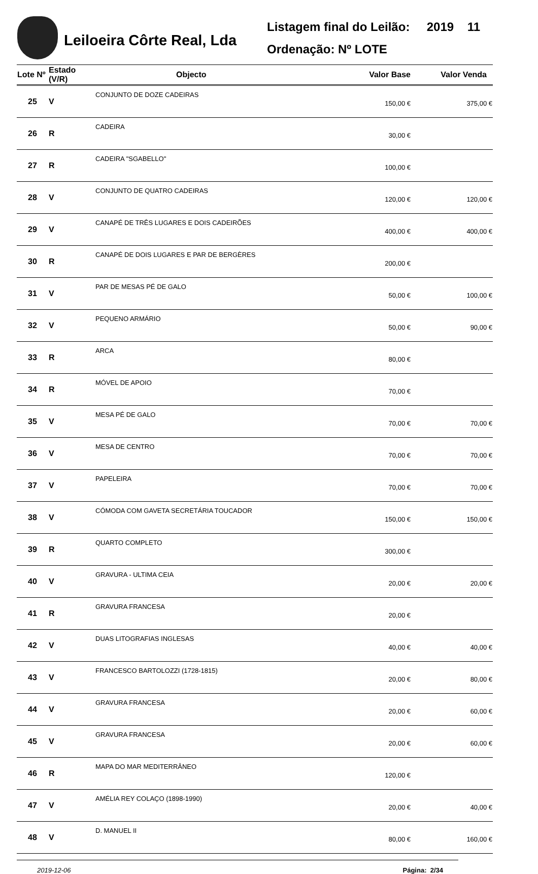Leiloeira Côrte Real, Lda
Listagem final do Leilão: 2019 11
Ordenação: Nº LOTE
| Lote Nº | Estado (V/R) | Objecto | Valor Base | Valor Venda |
| --- | --- | --- | --- | --- |
| 25 | V | CONJUNTO DE DOZE CADEIRAS | 150,00 € | 375,00 € |
| 26 | R | CADEIRA | 30,00 € | |
| 27 | R | CADEIRA "SGABELLO" | 100,00 € | |
| 28 | V | CONJUNTO DE QUATRO CADEIRAS | 120,00 € | 120,00 € |
| 29 | V | CANAPÉ DE TRÊS LUGARES E DOIS CADEIRÕES | 400,00 € | 400,00 € |
| 30 | R | CANAPÉ DE DOIS LUGARES E PAR DE BERGÈRES | 200,00 € | |
| 31 | V | PAR DE MESAS PÉ DE GALO | 50,00 € | 100,00 € |
| 32 | V | PEQUENO ARMÁRIO | 50,00 € | 90,00 € |
| 33 | R | ARCA | 80,00 € | |
| 34 | R | MÓVEL DE APOIO | 70,00 € | |
| 35 | V | MESA PÉ DE GALO | 70,00 € | 70,00 € |
| 36 | V | MESA DE CENTRO | 70,00 € | 70,00 € |
| 37 | V | PAPELEIRA | 70,00 € | 70,00 € |
| 38 | V | CÓMODA COM GAVETA SECRETÁRIA TOUCADOR | 150,00 € | 150,00 € |
| 39 | R | QUARTO COMPLETO | 300,00 € | |
| 40 | V | GRAVURA - ULTIMA CEIA | 20,00 € | 20,00 € |
| 41 | R | GRAVURA FRANCESA | 20,00 € | |
| 42 | V | DUAS LITOGRAFIAS INGLESAS | 40,00 € | 40,00 € |
| 43 | V | FRANCESCO BARTOLOZZI (1728-1815) | 20,00 € | 80,00 € |
| 44 | V | GRAVURA FRANCESA | 20,00 € | 60,00 € |
| 45 | V | GRAVURA FRANCESA | 20,00 € | 60,00 € |
| 46 | R | MAPA DO MAR MEDITERRÂNEO | 120,00 € | |
| 47 | V | AMÉLIA REY COLAÇO (1898-1990) | 20,00 € | 40,00 € |
| 48 | V | D. MANUEL II | 80,00 € | 160,00 € |
2019-12-06 Página: 2/34